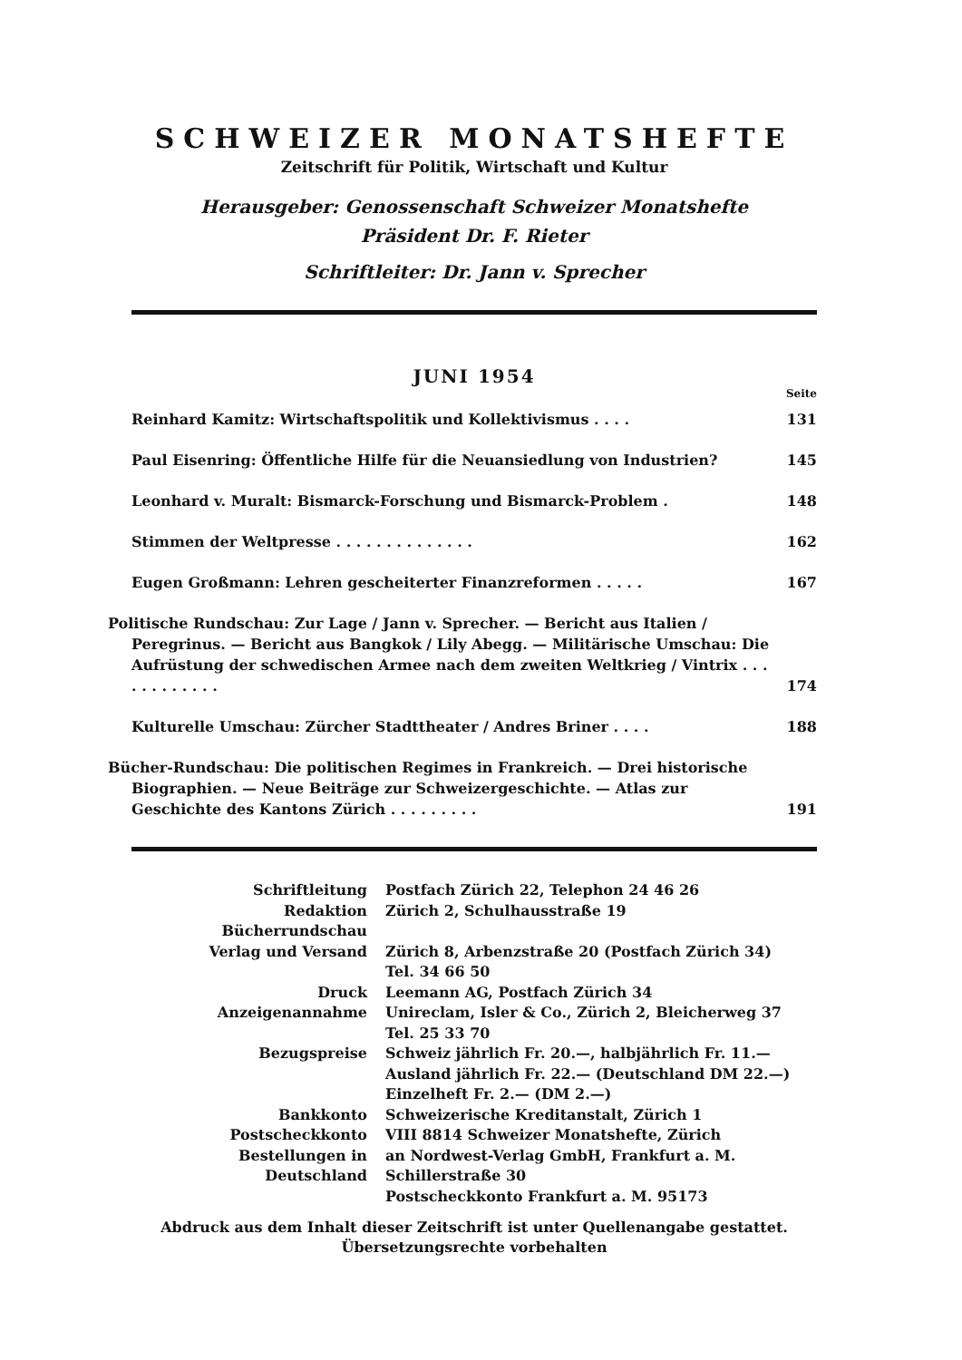SCHWEIZER MONATSHEFTE
Zeitschrift für Politik, Wirtschaft und Kultur
Herausgeber: Genossenschaft Schweizer Monatshefte
Präsident Dr. F. Rieter
Schriftleiter: Dr. Jann v. Sprecher
JUNI 1954
Seite
| Reinhard Kamitz: Wirtschaftspolitik und Kollektivismus . . . . | 131 |
| Paul Eisenring: Öffentliche Hilfe für die Neuansiedlung von Industrien? | 145 |
| Leonhard v. Muralt: Bismarck-Forschung und Bismarck-Problem . | 148 |
| Stimmen der Weltpresse . . . . . . . . . . . . . . | 162 |
| Eugen Großmann: Lehren gescheiterter Finanzreformen . . . . . | 167 |
| Politische Rundschau: Zur Lage / Jann v. Sprecher. — Bericht aus Italien / Peregrinus. — Bericht aus Bangkok / Lily Abegg. — Militärische Umschau: Die Aufrüstung der schwedischen Armee nach dem zweiten Weltkrieg / Vintrix . . . . . . . . . . . . | 174 |
| Kulturelle Umschau: Zürcher Stadttheater / Andres Briner . . . . | 188 |
| Bücher-Rundschau: Die politischen Regimes in Frankreich. — Drei historische Biographien. — Neue Beiträge zur Schweizergeschichte. — Atlas zur Geschichte des Kantons Zürich . . . . . . . . . | 191 |
| Schriftleitung | Postfach Zürich 22, Telephon 24 46 26 |
| Redaktion Bücherrundschau | Zürich 2, Schulhausstraße 19 |
| Verlag und Versand | Zürich 8, Arbenzstraße 20 (Postfach Zürich 34) Tel. 34 66 50 |
| Druck | Leemann AG, Postfach Zürich 34 |
| Anzeigenannahme | Unireclam, Isler & Co., Zürich 2, Bleicherweg 37 Tel. 25 33 70 |
| Bezugspreise | Schweiz jährlich Fr. 20.—, halbjährlich Fr. 11.— Ausland jährlich Fr. 22.— (Deutschland DM 22.—) Einzelheft Fr. 2.— (DM 2.—) |
| Bankkonto | Schweizerische Kreditanstalt, Zürich 1 |
| Postscheckkonto | VIII 8814 Schweizer Monatshefte, Zürich |
| Bestellungen in Deutschland | an Nordwest-Verlag GmbH, Frankfurt a. M. Schillerstraße 30 Postscheckkonto Frankfurt a. M. 95173 |
Abdruck aus dem Inhalt dieser Zeitschrift ist unter Quellenangabe gestattet. Übersetzungsrechte vorbehalten